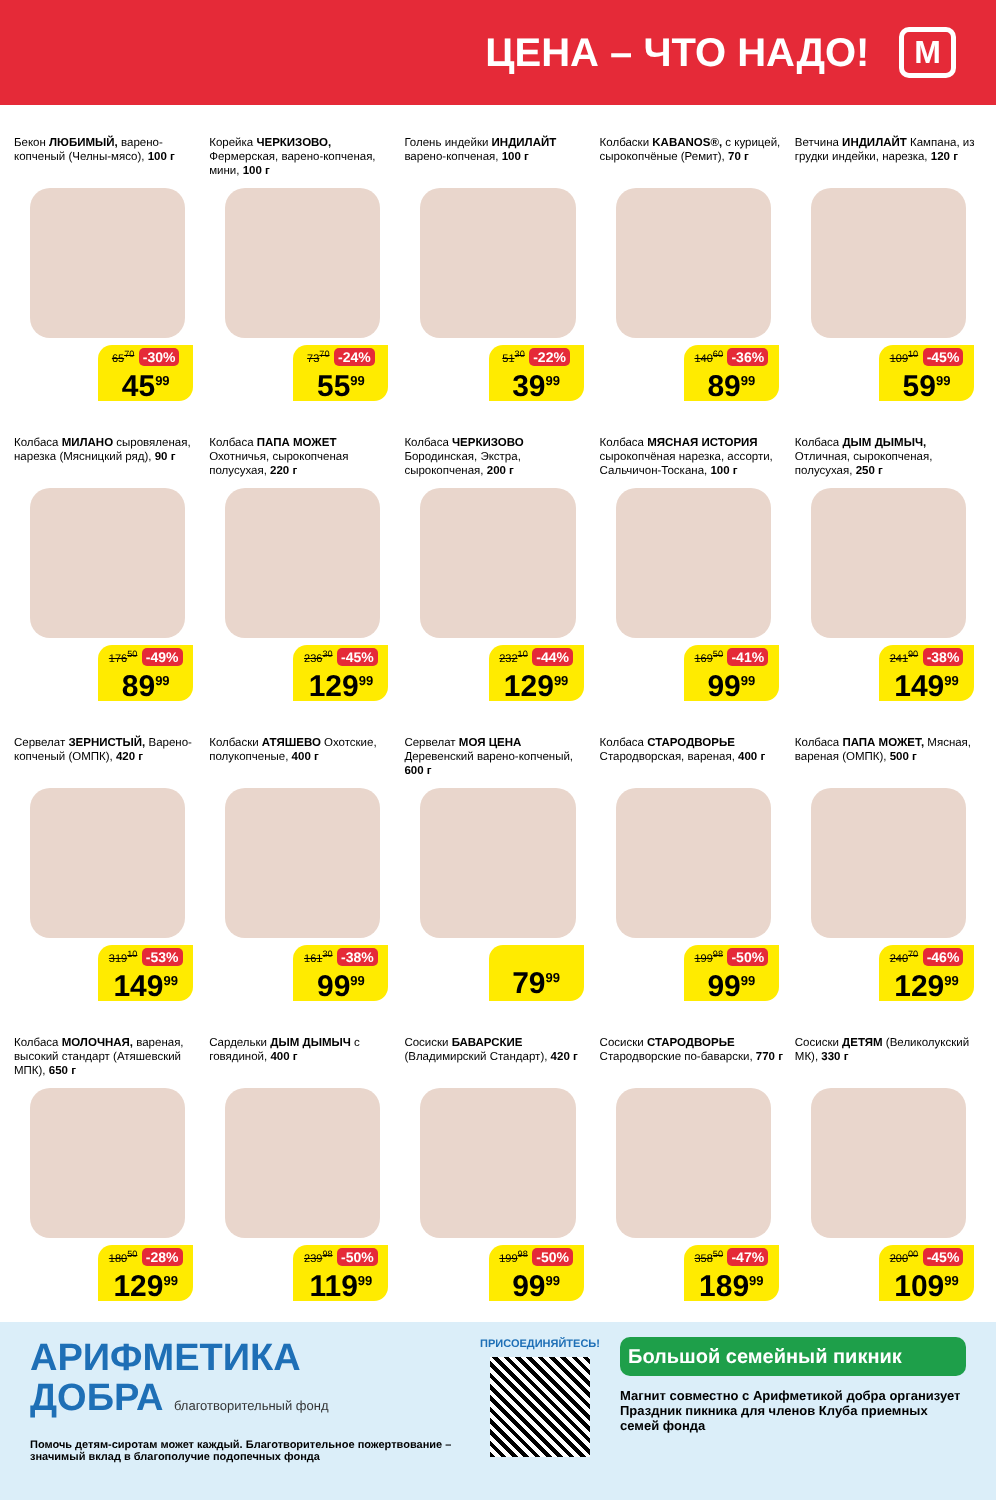ЦЕНА – ЧТО НАДО! М
Бекон ЛЮБИМЫЙ, варено-копченый (Челны-мясо), 100 г
65<sup>70</sup> -30%
45<sup>99</sup>
Корейка ЧЕРКИЗОВО, Фермерская, варено-копченая, мини, 100 г
73<sup>70</sup> -24%
55<sup>99</sup>
Голень индейки ИНДИЛАЙТ варено-копченая, 100 г
51<sup>30</sup> -22%
39<sup>99</sup>
Колбаски KABANOS®, с курицей, сырокопчёные (Ремит), 70 г
140<sup>60</sup> -36%
89<sup>99</sup>
Ветчина ИНДИЛАЙТ Кампана, из грудки индейки, нарезка, 120 г
109<sup>10</sup> -45%
59<sup>99</sup>
Колбаса МИЛАНО сыровяленая, нарезка (Мясницкий ряд), 90 г
176<sup>50</sup> -49%
89<sup>99</sup>
Колбаса ПАПА МОЖЕТ Охотничья, сырокопченая полусухая, 220 г
236<sup>30</sup> -45%
129<sup>99</sup>
Колбаса ЧЕРКИЗОВО Бородинская, Экстра, сырокопченая, 200 г
232<sup>10</sup> -44%
129<sup>99</sup>
Колбаса МЯСНАЯ ИСТОРИЯ сырокопчёная нарезка, ассорти, Сальчичон-Тоскана, 100 г
169<sup>50</sup> -41%
99<sup>99</sup>
Колбаса ДЫМ ДЫМЫЧ, Отличная, сырокопченая, полусухая, 250 г
241<sup>90</sup> -38%
149<sup>99</sup>
Сервелат ЗЕРНИСТЫЙ, Варено-копченый (ОМПК), 420 г
319<sup>10</sup> -53%
149<sup>99</sup>
Колбаски АТЯШЕВО Охотские, полукопченые, 400 г
161<sup>30</sup> -38%
99<sup>99</sup>
Сервелат МОЯ ЦЕНА Деревенский варено-копченый, 600 г
79<sup>99</sup>
Колбаса СТАРОДВОРЬЕ Стародворская, вареная, 400 г
199<sup>98</sup> -50%
99<sup>99</sup>
Колбаса ПАПА МОЖЕТ, Мясная, вареная (ОМПК), 500 г
240<sup>70</sup> -46%
129<sup>99</sup>
Колбаса МОЛОЧНАЯ, вареная, высокий стандарт (Атяшевский МПК), 650 г
180<sup>50</sup> -28%
129<sup>99</sup>
Сардельки ДЫМ ДЫМЫЧ с говядиной, 400 г
239<sup>98</sup> -50%
119<sup>99</sup>
Сосиски БАВАРСКИЕ (Владимирский Стандарт), 420 г
199<sup>98</sup> -50%
99<sup>99</sup>
Сосиски СТАРОДВОРЬЕ Стародворские по-баварски, 770 г
358<sup>50</sup> -47%
189<sup>99</sup>
Сосиски ДЕТЯМ (Великолукский МК), 330 г
200<sup>00</sup> -45%
109<sup>99</sup>
АРИФМЕТИКА
ДОБРА благотворительный фонд
Помочь детям-сиротам может каждый. Благотворительное пожертвование – значимый вклад в благополучие подопечных фонда
ПРИСОЕДИНЯЙТЕСЬ!
Большой семейный пикник
Магнит совместно с Арифметикой добра организует Праздник пикника для членов Клуба приемных семей фонда